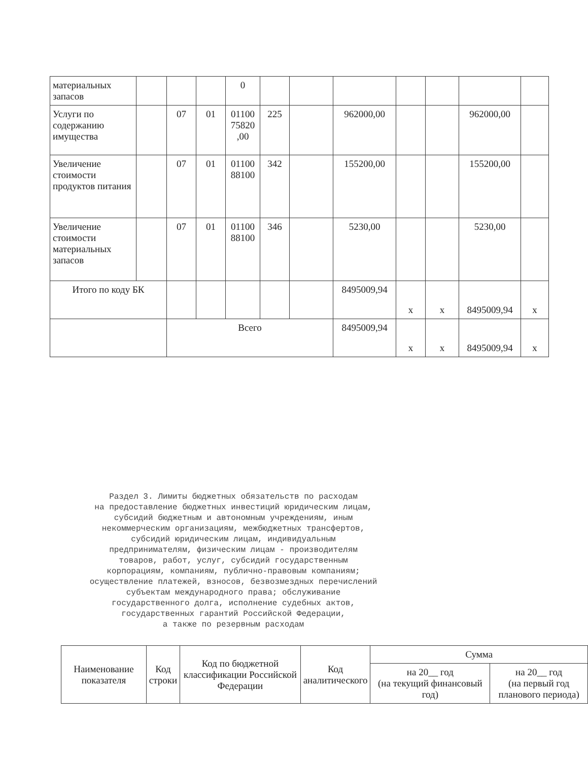| материальных запасов | | | | 0 | | | | | | | |
| Услуги по содержанию имущества | | 07 | 01 | 01100 75820 ,00 | 225 | | 962000,00 | | | 962000,00 | |
| Увеличение стоимости продуктов питания | | 07 | 01 | 01100 88100 | 342 | | 155200,00 | | | 155200,00 | |
| Увеличение стоимости материальных запасов | | 07 | 01 | 01100 88100 | 346 | | 5230,00 | | | 5230,00 | |
| Итого по коду БК | | | | | | | 8495009,94 | x | x | 8495009,94 | x |
| | | Всего | | | | | 8495009,94 | x | x | 8495009,94 | x |
Раздел 3. Лимиты бюджетных обязательств по расходам
на предоставление бюджетных инвестиций юридическим лицам,
субсидий бюджетным и автономным учреждениям, иным
некоммерческим организациям, межбюджетных трансфертов,
субсидий юридическим лицам, индивидуальным
предпринимателям, физическим лицам - производителям
товаров, работ, услуг, субсидий государственным
корпорациям, компаниям, публично-правовым компаниям;
осуществление платежей, взносов, безвозмездных перечислений
субъектам международного права; обслуживание
государственного долга, исполнение судебных актов,
государственных гарантий Российской Федерации,
а также по резервным расходам
| Наименование показателя | Код строки | Код по бюджетной классификации Российской Федерации | Код аналитического | Сумма | |
| --- | --- | --- | --- | --- | --- |
| | | | | на 20__ год (на текущий финансовый год) | на 20__ год (на первый год планового периода) |